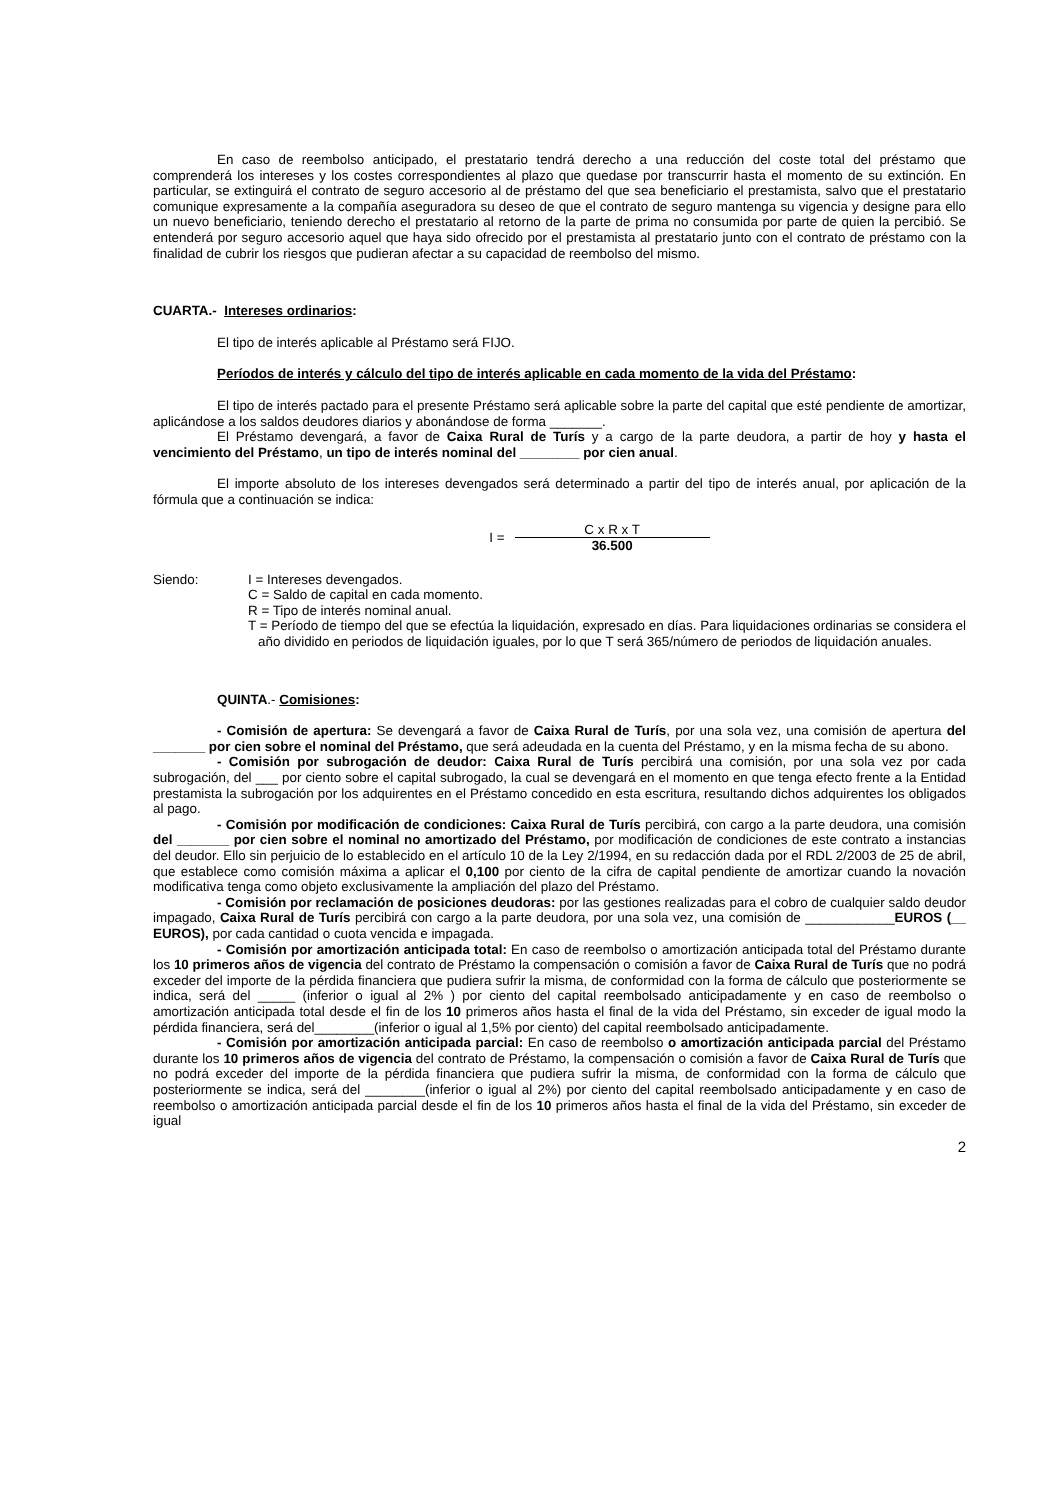En caso de reembolso anticipado, el prestatario tendrá derecho a una reducción del coste total del préstamo que comprenderá los intereses y los costes correspondientes al plazo que quedase por transcurrir hasta el momento de su extinción. En particular, se extinguirá el contrato de seguro accesorio al de préstamo del que sea beneficiario el prestamista, salvo que el prestatario comunique expresamente a la compañía aseguradora su deseo de que el contrato de seguro mantenga su vigencia y designe para ello un nuevo beneficiario, teniendo derecho el prestatario al retorno de la parte de prima no consumida por parte de quien la percibió. Se entenderá por seguro accesorio aquel que haya sido ofrecido por el prestamista al prestatario junto con el contrato de préstamo con la finalidad de cubrir los riesgos que pudieran afectar a su capacidad de reembolso del mismo.
CUARTA.- Intereses ordinarios:
El tipo de interés aplicable al Préstamo será FIJO.
Períodos de interés y cálculo del tipo de interés aplicable en cada momento de la vida del Préstamo:
El tipo de interés pactado para el presente Préstamo será aplicable sobre la parte del capital que esté pendiente de amortizar, aplicándose a los saldos deudores diarios y abonándose de forma _______.
El Préstamo devengará, a favor de Caixa Rural de Turís y a cargo de la parte deudora, a partir de hoy y hasta el vencimiento del Préstamo, un tipo de interés nominal del ________ por cien anual.
El importe absoluto de los intereses devengados será determinado a partir del tipo de interés anual, por aplicación de la fórmula que a continuación se indica:
I = C x R x T 36.500
Siendo: I = Intereses devengados.
C = Saldo de capital en cada momento.
R = Tipo de interés nominal anual.
T = Período de tiempo del que se efectúa la liquidación, expresado en días. Para liquidaciones ordinarias se considera el año dividido en periodos de liquidación iguales, por lo que T será 365/número de periodos de liquidación anuales.
QUINTA.- Comisiones:
- Comisión de apertura: Se devengará a favor de Caixa Rural de Turís, por una sola vez, una comisión de apertura del _______ por cien sobre el nominal del Préstamo, que será adeudada en la cuenta del Préstamo, y en la misma fecha de su abono.
- Comisión por subrogación de deudor: Caixa Rural de Turís percibirá una comisión, por una sola vez por cada subrogación, del ___ por ciento sobre el capital subrogado, la cual se devengará en el momento en que tenga efecto frente a la Entidad prestamista la subrogación por los adquirentes en el Préstamo concedido en esta escritura, resultando dichos adquirentes los obligados al pago.
- Comisión por modificación de condiciones: Caixa Rural de Turís percibirá, con cargo a la parte deudora, una comisión del _______ por cien sobre el nominal no amortizado del Préstamo, por modificación de condiciones de este contrato a instancias del deudor. Ello sin perjuicio de lo establecido en el artículo 10 de la Ley 2/1994, en su redacción dada por el RDL 2/2003 de 25 de abril, que establece como comisión máxima a aplicar el 0,100 por ciento de la cifra de capital pendiente de amortizar cuando la novación modificativa tenga como objeto exclusivamente la ampliación del plazo del Préstamo.
- Comisión por reclamación de posiciones deudoras: por las gestiones realizadas para el cobro de cualquier saldo deudor impagado, Caixa Rural de Turís percibirá con cargo a la parte deudora, por una sola vez, una comisión de ____________EUROS (__ EUROS), por cada cantidad o cuota vencida e impagada.
- Comisión por amortización anticipada total: En caso de reembolso o amortización anticipada total del Préstamo durante los 10 primeros años de vigencia del contrato de Préstamo la compensación o comisión a favor de Caixa Rural de Turís que no podrá exceder del importe de la pérdida financiera que pudiera sufrir la misma, de conformidad con la forma de cálculo que posteriormente se indica, será del _____ (inferior o igual al 2% ) por ciento del capital reembolsado anticipadamente y en caso de reembolso o amortización anticipada total desde el fin de los 10 primeros años hasta el final de la vida del Préstamo, sin exceder de igual modo la pérdida financiera, será del________(inferior o igual al 1,5% por ciento) del capital reembolsado anticipadamente.
- Comisión por amortización anticipada parcial: En caso de reembolso o amortización anticipada parcial del Préstamo durante los 10 primeros años de vigencia del contrato de Préstamo, la compensación o comisión a favor de Caixa Rural de Turís que no podrá exceder del importe de la pérdida financiera que pudiera sufrir la misma, de conformidad con la forma de cálculo que posteriormente se indica, será del ________(inferior o igual al 2%) por ciento del capital reembolsado anticipadamente y en caso de reembolso o amortización anticipada parcial desde el fin de los 10 primeros años hasta el final de la vida del Préstamo, sin exceder de igual
2